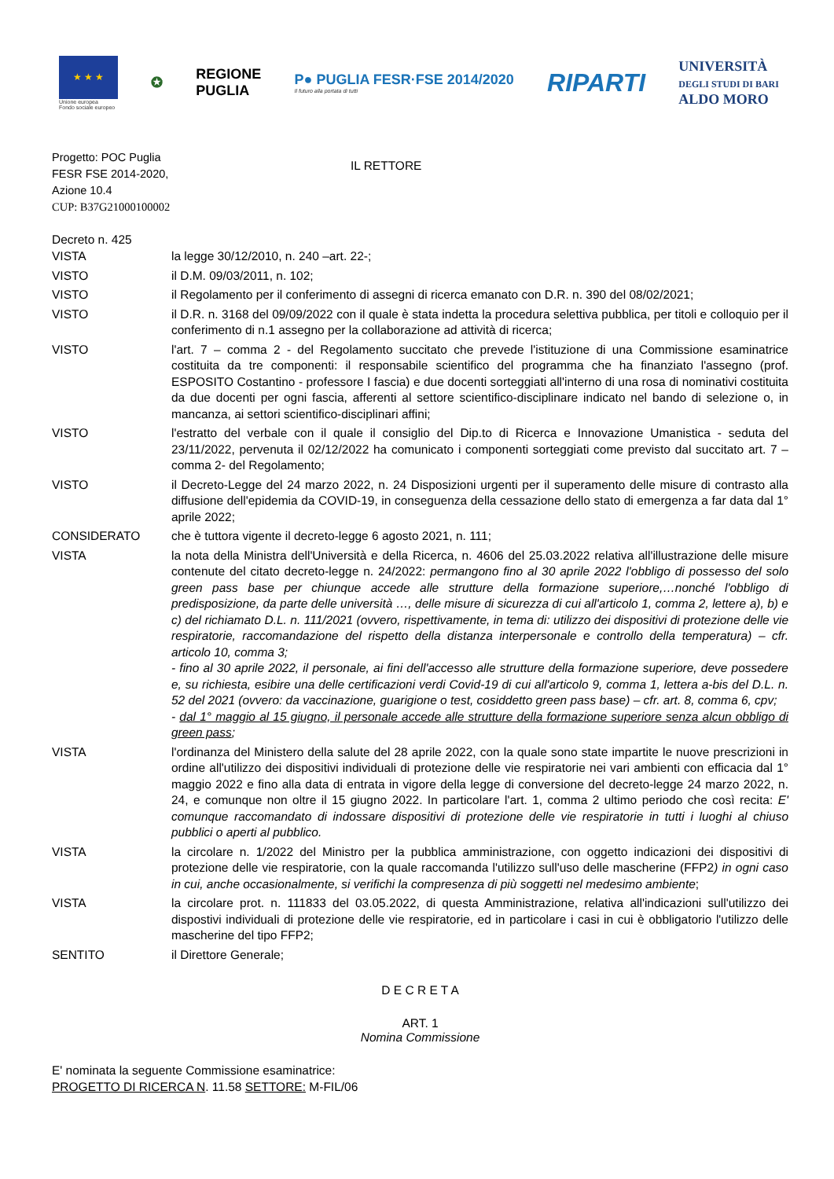★ ★ ★
Unione europea
Fondo sociale europeo
✪
REGIONE
PUGLIA
P● PUGLIA FESR·FSE 2014/2020
Il futuro alla portata di tutti
RIPARTI
UNIVERSITÀ
DEGLI STUDI DI BARI
ALDO MORO
Progetto: POC Puglia
FESR FSE 2014-2020,
Azione 10.4
CUP: B37G21000100002
IL RETTORE
Decreto n. 425
VISTA la legge 30/12/2010, n. 240 –art. 22-;
VISTO il D.M. 09/03/2011, n. 102;
VISTO il Regolamento per il conferimento di assegni di ricerca emanato con D.R. n. 390 del 08/02/2021;
VISTO il D.R. n. 3168 del 09/09/2022 con il quale è stata indetta la procedura selettiva pubblica, per titoli e colloquio per il conferimento di n.1 assegno per la collaborazione ad attività di ricerca;
VISTO l'art. 7 – comma 2 - del Regolamento succitato che prevede l'istituzione di una Commissione esaminatrice costituita da tre componenti: il responsabile scientifico del programma che ha finanziato l'assegno (prof. ESPOSITO Costantino - professore I fascia) e due docenti sorteggiati all'interno di una rosa di nominativi costituita da due docenti per ogni fascia, afferenti al settore scientifico-disciplinare indicato nel bando di selezione o, in mancanza, ai settori scientifico-disciplinari affini;
VISTO l'estratto del verbale con il quale il consiglio del Dip.to di Ricerca e Innovazione Umanistica - seduta del 23/11/2022, pervenuta il 02/12/2022 ha comunicato i componenti sorteggiati come previsto dal succitato art. 7 –comma 2- del Regolamento;
VISTO il Decreto-Legge del 24 marzo 2022, n. 24 Disposizioni urgenti per il superamento delle misure di contrasto alla diffusione dell'epidemia da COVID-19, in conseguenza della cessazione dello stato di emergenza a far data dal 1° aprile 2022;
CONSIDERATO che è tuttora vigente il decreto-legge 6 agosto 2021, n. 111;
VISTA la nota della Ministra dell'Università e della Ricerca, n. 4606 del 25.03.2022 relativa all'illustrazione delle misure contenute del citato decreto-legge n. 24/2022: permangono fino al 30 aprile 2022 l'obbligo di possesso del solo green pass base per chiunque accede alle strutture della formazione superiore,…nonché l'obbligo di predisposizione, da parte delle università …, delle misure di sicurezza di cui all'articolo 1, comma 2, lettere a), b) e c) del richiamato D.L. n. 111/2021 (ovvero, rispettivamente, in tema di: utilizzo dei dispositivi di protezione delle vie respiratorie, raccomandazione del rispetto della distanza interpersonale e controllo della temperatura) – cfr. articolo 10, comma 3;
- fino al 30 aprile 2022, il personale, ai fini dell'accesso alle strutture della formazione superiore, deve possedere e, su richiesta, esibire una delle certificazioni verdi Covid-19 di cui all'articolo 9, comma 1, lettera a-bis del D.L. n. 52 del 2021 (ovvero: da vaccinazione, guarigione o test, cosiddetto green pass base) – cfr. art. 8, comma 6, cpv;
- dal 1° maggio al 15 giugno, il personale accede alle strutture della formazione superiore senza alcun obbligo di green pass;
VISTA l'ordinanza del Ministero della salute del 28 aprile 2022, con la quale sono state impartite le nuove prescrizioni in ordine all'utilizzo dei dispositivi individuali di protezione delle vie respiratorie nei vari ambienti con efficacia dal 1° maggio 2022 e fino alla data di entrata in vigore della legge di conversione del decreto-legge 24 marzo 2022, n. 24, e comunque non oltre il 15 giugno 2022. In particolare l'art. 1, comma 2 ultimo periodo che così recita: E' comunque raccomandato di indossare dispositivi di protezione delle vie respiratorie in tutti i luoghi al chiuso pubblici o aperti al pubblico.
VISTA la circolare n. 1/2022 del Ministro per la pubblica amministrazione, con oggetto indicazioni dei dispositivi di protezione delle vie respiratorie, con la quale raccomanda l'utilizzo sull'uso delle mascherine (FFP2) in ogni caso in cui, anche occasionalmente, si verifichi la compresenza di più soggetti nel medesimo ambiente;
VISTA la circolare prot. n. 111833 del 03.05.2022, di questa Amministrazione, relativa all'indicazioni sull'utilizzo dei dispostivi individuali di protezione delle vie respiratorie, ed in particolare i casi in cui è obbligatorio l'utilizzo delle mascherine del tipo FFP2;
SENTITO il Direttore Generale;
D E C R E T A
ART. 1
Nomina Commissione
E' nominata la seguente Commissione esaminatrice:
PROGETTO DI RICERCA N. 11.58 SETTORE: M-FIL/06